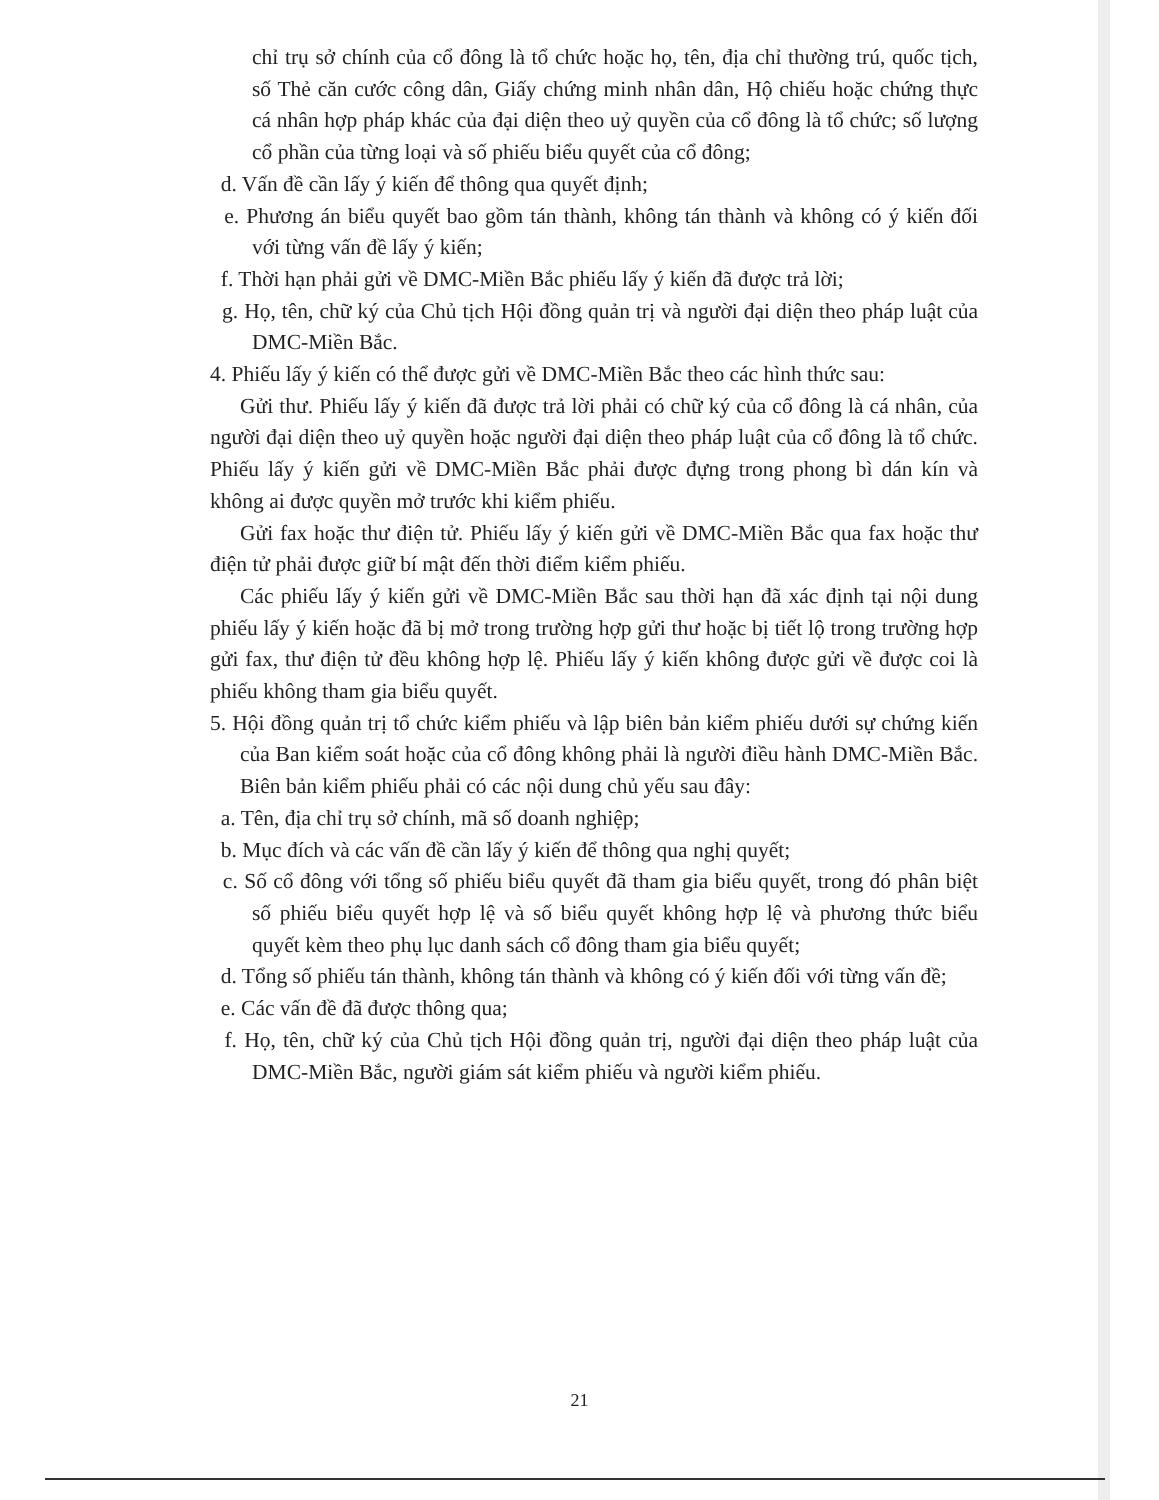chỉ trụ sở chính của cổ đông là tổ chức hoặc họ, tên, địa chỉ thường trú, quốc tịch, số Thẻ căn cước công dân, Giấy chứng minh nhân dân, Hộ chiếu hoặc chứng thực cá nhân hợp pháp khác của đại diện theo uỷ quyền của cổ đông là tổ chức; số lượng cổ phần của từng loại và số phiếu biểu quyết của cổ đông;
d. Vấn đề cần lấy ý kiến để thông qua quyết định;
e. Phương án biểu quyết bao gồm tán thành, không tán thành và không có ý kiến đối với từng vấn đề lấy ý kiến;
f. Thời hạn phải gửi về DMC-Miền Bắc phiếu lấy ý kiến đã được trả lời;
g. Họ, tên, chữ ký của Chủ tịch Hội đồng quản trị và người đại diện theo pháp luật của DMC-Miền Bắc.
4. Phiếu lấy ý kiến có thể được gửi về DMC-Miền Bắc theo các hình thức sau:
Gửi thư. Phiếu lấy ý kiến đã được trả lời phải có chữ ký của cổ đông là cá nhân, của người đại diện theo uỷ quyền hoặc người đại diện theo pháp luật của cổ đông là tổ chức. Phiếu lấy ý kiến gửi về DMC-Miền Bắc phải được đựng trong phong bì dán kín và không ai được quyền mở trước khi kiểm phiếu.
Gửi fax hoặc thư điện tử. Phiếu lấy ý kiến gửi về DMC-Miền Bắc qua fax hoặc thư điện tử phải được giữ bí mật đến thời điểm kiểm phiếu.
Các phiếu lấy ý kiến gửi về DMC-Miền Bắc sau thời hạn đã xác định tại nội dung phiếu lấy ý kiến hoặc đã bị mở trong trường hợp gửi thư hoặc bị tiết lộ trong trường hợp gửi fax, thư điện tử đều không hợp lệ. Phiếu lấy ý kiến không được gửi về được coi là phiếu không tham gia biểu quyết.
5. Hội đồng quản trị tổ chức kiểm phiếu và lập biên bản kiểm phiếu dưới sự chứng kiến của Ban kiểm soát hoặc của cổ đông không phải là người điều hành DMC-Miền Bắc. Biên bản kiểm phiếu phải có các nội dung chủ yếu sau đây:
a. Tên, địa chỉ trụ sở chính, mã số doanh nghiệp;
b. Mục đích và các vấn đề cần lấy ý kiến để thông qua nghị quyết;
c. Số cổ đông với tổng số phiếu biểu quyết đã tham gia biểu quyết, trong đó phân biệt số phiếu biểu quyết hợp lệ và số biểu quyết không hợp lệ và phương thức biểu quyết kèm theo phụ lục danh sách cổ đông tham gia biểu quyết;
d. Tổng số phiếu tán thành, không tán thành và không có ý kiến đối với từng vấn đề;
e. Các vấn đề đã được thông qua;
f. Họ, tên, chữ ký của Chủ tịch Hội đồng quản trị, người đại diện theo pháp luật của DMC-Miền Bắc, người giám sát kiểm phiếu và người kiểm phiếu.
21